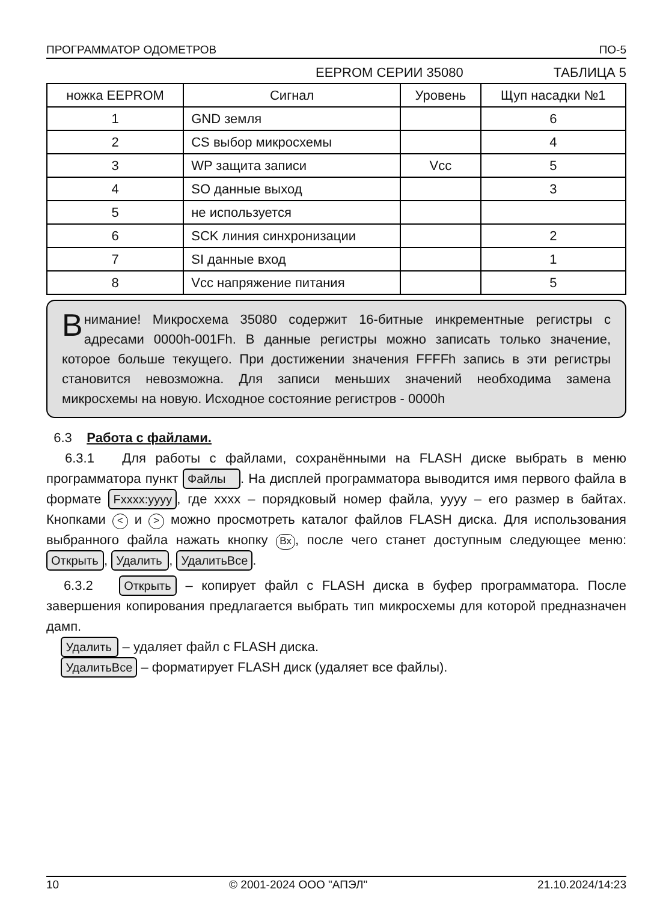ПРОГРАММАТОР ОДОМЕТРОВ ПО-5
EEPROM СЕРИИ 35080 ТАБЛИЦА 5
| ножка EEPROM | Сигнал | Уровень | Щуп насадки №1 |
| --- | --- | --- | --- |
| 1 | GND земля | | 6 |
| 2 | CS выбор микросхемы | | 4 |
| 3 | WP защита записи | Vcc | 5 |
| 4 | SO данные выход | | 3 |
| 5 | не используется | | |
| 6 | SCK линия синхронизации | | 2 |
| 7 | SI данные вход | | 1 |
| 8 | Vcc напряжение питания | | 5 |
Внимание! Микросхема 35080 содержит 16-битные инкрементные регистры с адресами 0000h-001Fh. В данные регистры можно записать только значение, которое больше текущего. При достижении значения FFFFh запись в эти регистры становится невозможна. Для записи меньших значений необходима замена микросхемы на новую. Исходное состояние регистров - 0000h
6.3 Работа с файлами.
6.3.1 Для работы с файлами, сохранёнными на FLASH диске выбрать в меню программатора пункт Файлы. На дисплей программатора выводится имя первого файла в формате Fxxxx:yyyy, где xxxx – порядковый номер файла, yyyy – его размер в байтах. Кнопками < и > можно просмотреть каталог файлов FLASH диска. Для использования выбранного файла нажать кнопку Вх, после чего станет доступным следующее меню: Открыть, Удалить, УдалитьВсе.
6.3.2 Открыть – копирует файл с FLASH диска в буфер программатора. После завершения копирования предлагается выбрать тип микросхемы для которой предназначен дамп.
Удалить – удаляет файл с FLASH диска.
УдалитьВсе – форматирует FLASH диск (удаляет все файлы).
10 © 2001-2024 ООО "АПЭЛ" 21.10.2024/14:23